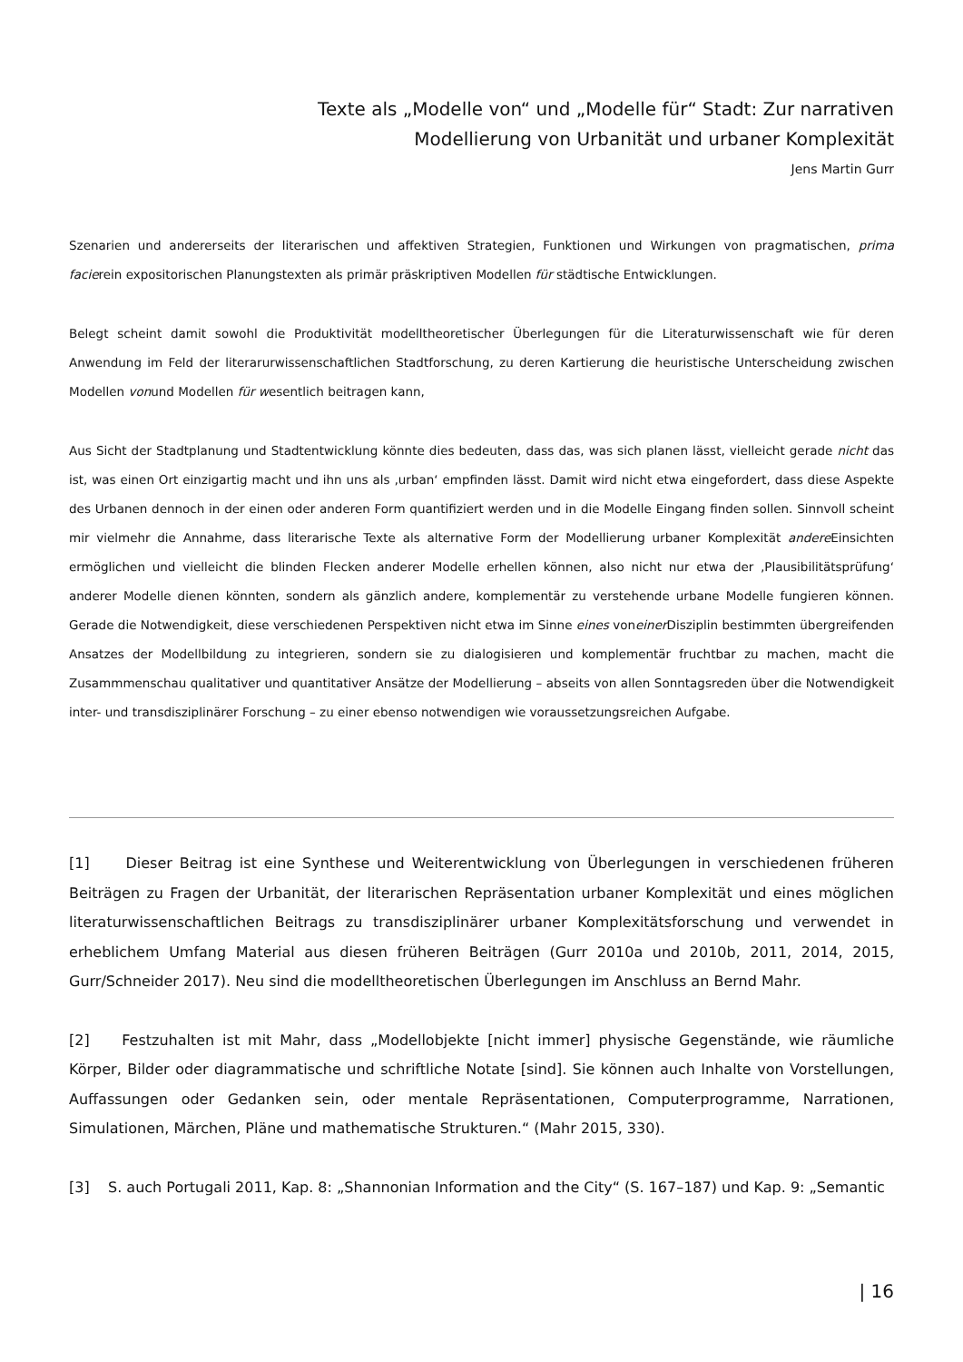Texte als „Modelle von“ und „Modelle für“ Stadt: Zur narrativen
Modellierung von Urbanität und urbaner Komplexität
Jens Martin Gurr
Szenarien und andererseits der literarischen und affektiven Strategien, Funktionen und Wirkungen von pragmatischen, prima facierein expositorischen Planungstexten als primär präskriptiven Modellen für städtische Entwicklungen.
Belegt scheint damit sowohl die Produktivität modelltheoretischer Überlegungen für die Literaturwissenschaft wie für deren Anwendung im Feld der literarurwissenschaftlichen Stadtforschung, zu deren Kartierung die heuristische Unterscheidung zwischen Modellen vonund Modellen für wesentlich beitragen kann,
Aus Sicht der Stadtplanung und Stadtentwicklung könnte dies bedeuten, dass das, was sich planen lässt, vielleicht gerade nicht das ist, was einen Ort einzigartig macht und ihn uns als ‚urban‘ empfinden lässt. Damit wird nicht etwa eingefordert, dass diese Aspekte des Urbanen dennoch in der einen oder anderen Form quantifiziert werden und in die Modelle Eingang finden sollen. Sinnvoll scheint mir vielmehr die Annahme, dass literarische Texte als alternative Form der Modellierung urbaner Komplexität andere Einsichten ermöglichen und vielleicht die blinden Flecken anderer Modelle erhellen können, also nicht nur etwa der ‚Plausibilitätsprüfung‘ anderer Modelle dienen könnten, sondern als gänzlich andere, komplementär zu verstehende urbane Modelle fungieren können. Gerade die Notwendigkeit, diese verschiedenen Perspektiven nicht etwa im Sinne eines voneiner Disziplin bestimmten übergreifenden Ansatzes der Modellbildung zu integrieren, sondern sie zu dialogisieren und komplementär fruchtbar zu machen, macht die Zusammmenschau qualitativer und quantitativer Ansätze der Modellierung – abseits von allen Sonntagsreden über die Notwendigkeit inter- und transdisziplinärer Forschung – zu einer ebenso notwendigen wie voraussetzungsreichen Aufgabe.
[1] Dieser Beitrag ist eine Synthese und Weiterentwicklung von Überlegungen in verschiedenen früheren Beiträgen zu Fragen der Urbanität, der literarischen Repräsentation urbaner Komplexität und eines möglichen literaturwissenschaftlichen Beitrags zu transdisziplinärer urbaner Komplexitätsforschung und verwendet in erheblichem Umfang Material aus diesen früheren Beiträgen (Gurr 2010a und 2010b, 2011, 2014, 2015, Gurr/Schneider 2017). Neu sind die modelltheoretischen Überlegungen im Anschluss an Bernd Mahr.
[2] Festzuhalten ist mit Mahr, dass „Modellobjekte [nicht immer] physische Gegenstände, wie räumliche Körper, Bilder oder diagrammatische und schriftliche Notate [sind]. Sie können auch Inhalte von Vorstellungen, Auffassungen oder Gedanken sein, oder mentale Repräsentationen, Computerprogramme, Narrationen, Simulationen, Märchen, Pläne und mathematische Strukturen.“ (Mahr 2015, 330).
[3] S. auch Portugali 2011, Kap. 8: „Shannonian Information and the City“ (S. 167–187) und Kap. 9: „Semantic
| 16